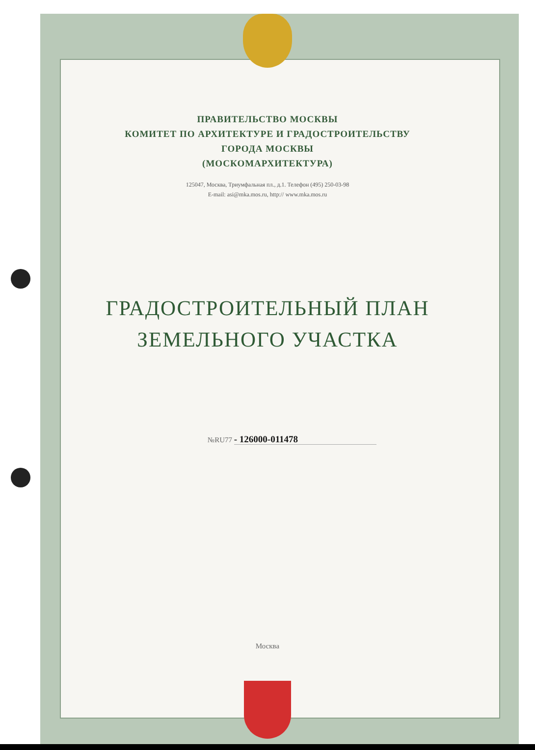ПРАВИТЕЛЬСТВО МОСКВЫ
КОМИТЕТ ПО АРХИТЕКТУРЕ И ГРАДОСТРОИТЕЛЬСТВУ
ГОРОДА МОСКВЫ
(МОСКОМАРХИТЕКТУРА)
125047, Москва, Триумфальная пл., д.1. Телефон (495) 250-03-98
E-mail: asi@mka.mos.ru, http:// www.mka.mos.ru
ГРАДОСТРОИТЕЛЬНЫЙ ПЛАН
ЗЕМЕЛЬНОГО УЧАСТКА
№RU77 - 126000-011478
Москва